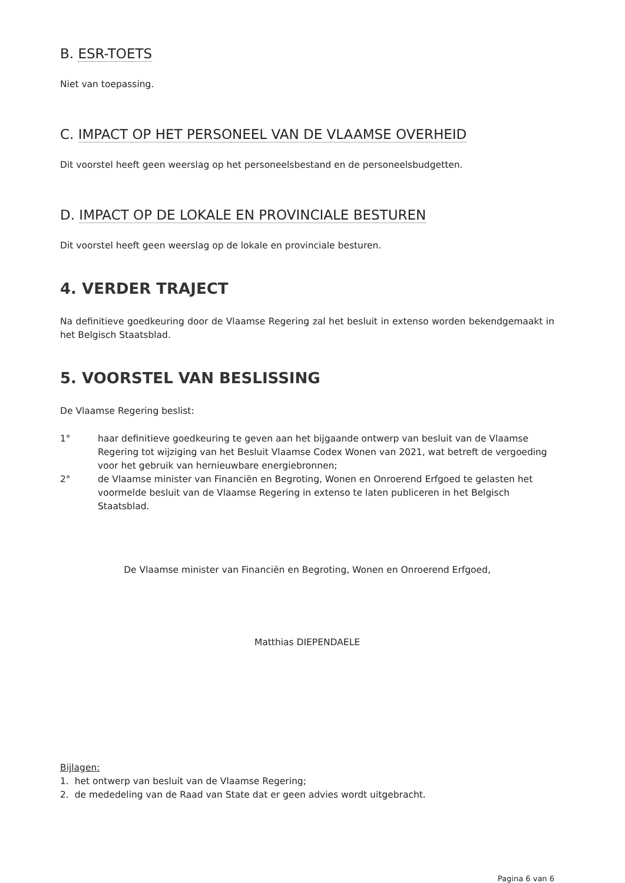B. ESR-TOETS
Niet van toepassing.
C. IMPACT OP HET PERSONEEL VAN DE VLAAMSE OVERHEID
Dit voorstel heeft geen weerslag op het personeelsbestand en de personeelsbudgetten.
D. IMPACT OP DE LOKALE EN PROVINCIALE BESTUREN
Dit voorstel heeft geen weerslag op de lokale en provinciale besturen.
4. VERDER TRAJECT
Na definitieve goedkeuring door de Vlaamse Regering zal het besluit in extenso worden bekendgemaakt in het Belgisch Staatsblad.
5. VOORSTEL VAN BESLISSING
De Vlaamse Regering beslist:
1° haar definitieve goedkeuring te geven aan het bijgaande ontwerp van besluit van de Vlaamse Regering tot wijziging van het Besluit Vlaamse Codex Wonen van 2021, wat betreft de vergoeding voor het gebruik van hernieuwbare energiebronnen;
2° de Vlaamse minister van Financiën en Begroting, Wonen en Onroerend Erfgoed te gelasten het voormelde besluit van de Vlaamse Regering in extenso te laten publiceren in het Belgisch Staatsblad.
De Vlaamse minister van Financiën en Begroting, Wonen en Onroerend Erfgoed,
Matthias DIEPENDAELE
Bijlagen:
1. het ontwerp van besluit van de Vlaamse Regering;
2. de mededeling van de Raad van State dat er geen advies wordt uitgebracht.
Pagina 6 van 6